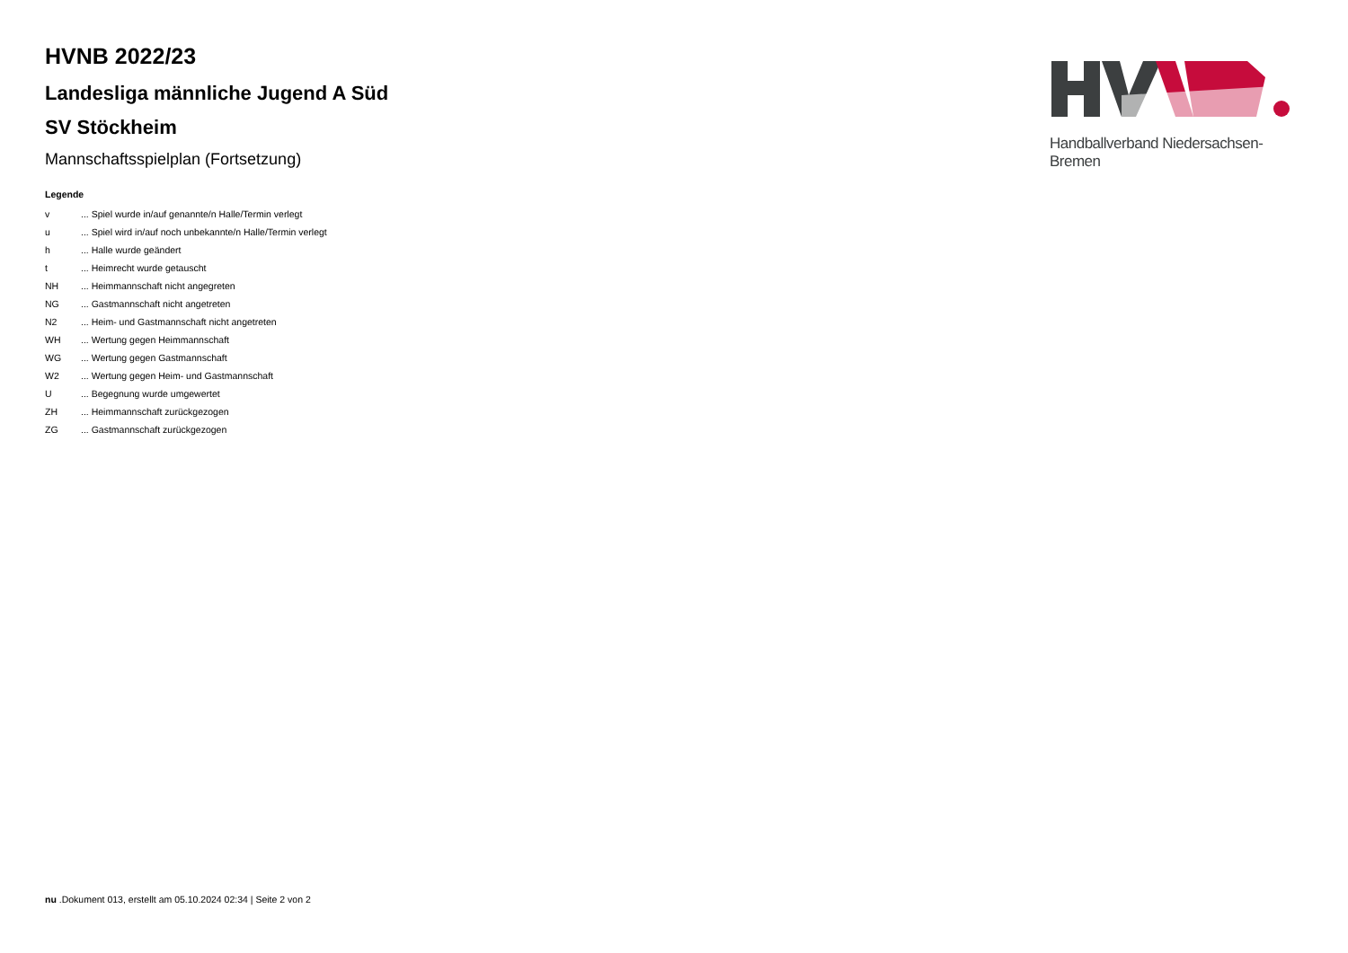HVNB 2022/23
Landesliga männliche Jugend A Süd
SV Stöckheim
Mannschaftsspielplan (Fortsetzung)
Legende
| v | ... Spiel wurde in/auf genannte/n Halle/Termin verlegt |
| u | ... Spiel wird in/auf noch unbekannte/n Halle/Termin verlegt |
| h | ... Halle wurde geändert |
| t | ... Heimrecht wurde getauscht |
| NH | ... Heimmannschaft nicht angegreten |
| NG | ... Gastmannschaft nicht angetreten |
| N2 | ... Heim- und Gastmannschaft nicht angetreten |
| WH | ... Wertung gegen Heimmannschaft |
| WG | ... Wertung gegen Gastmannschaft |
| W2 | ... Wertung gegen Heim- und Gastmannschaft |
| U | ... Begegnung wurde umgewertet |
| ZH | ... Heimmannschaft zurückgezogen |
| ZG | ... Gastmannschaft zurückgezogen |
Handballverband Niedersachsen-Bremen
nu .Dokument 013, erstellt am 05.10.2024 02:34 | Seite 2 von 2